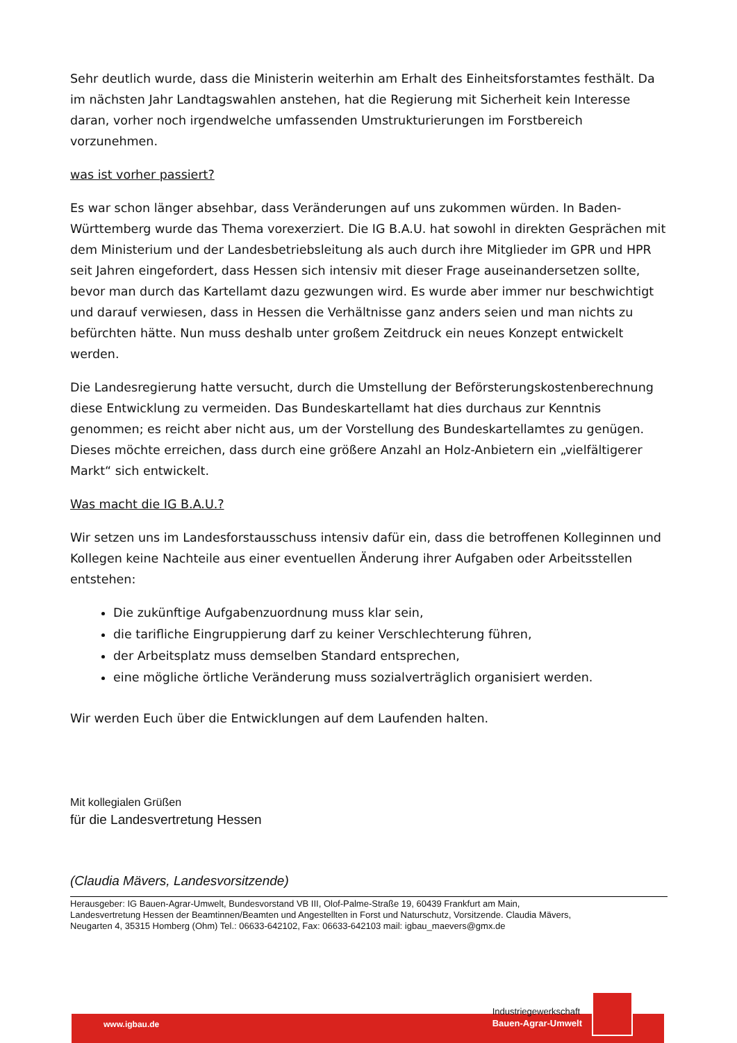Sehr deutlich wurde, dass die Ministerin weiterhin am Erhalt des Einheitsforstamtes festhält. Da im nächsten Jahr Landtagswahlen anstehen, hat die Regierung mit Sicherheit kein Interesse daran, vorher noch irgendwelche umfassenden Umstrukturierungen im Forstbereich vorzunehmen.
was ist vorher passiert?
Es war schon länger absehbar, dass Veränderungen auf uns zukommen würden. In Baden-Württemberg wurde das Thema vorexerziert. Die IG B.A.U. hat sowohl in direkten Gesprächen mit dem Ministerium und der Landesbetriebsleitung als auch durch ihre Mitglieder im GPR und HPR seit Jahren eingefordert, dass Hessen sich intensiv mit dieser Frage auseinandersetzen sollte, bevor man durch das Kartellamt dazu gezwungen wird. Es wurde aber immer nur beschwichtigt und darauf verwiesen, dass in Hessen die Verhältnisse ganz anders seien und man nichts zu befürchten hätte. Nun muss deshalb unter großem Zeitdruck ein neues Konzept entwickelt werden.
Die Landesregierung hatte versucht, durch die Umstellung der Beförsterungskostenberechnung diese Entwicklung zu vermeiden. Das Bundeskartellamt hat dies durchaus zur Kenntnis genommen; es reicht aber nicht aus, um der Vorstellung des Bundeskartellamtes zu genügen. Dieses möchte erreichen, dass durch eine größere Anzahl an Holz-Anbietern ein „vielfältigerer Markt“ sich entwickelt.
Was macht die IG B.A.U.?
Wir setzen uns im Landesforstausschuss intensiv dafür ein, dass die betroffenen Kolleginnen und Kollegen keine Nachteile aus einer eventuellen Änderung ihrer Aufgaben oder Arbeitsstellen entstehen:
Die zukünftige Aufgabenzuordnung muss klar sein,
die tarifliche Eingruppierung darf zu keiner Verschlechterung führen,
der Arbeitsplatz muss demselben Standard entsprechen,
eine mögliche örtliche Veränderung muss sozialverträglich organisiert werden.
Wir werden Euch über die Entwicklungen auf dem Laufenden halten.
Mit kollegialen Grüßen
für die Landesvertretung Hessen
(Claudia Mävers, Landesvorsitzende)
Herausgeber: IG Bauen-Agrar-Umwelt, Bundesvorstand VB III, Olof-Palme-Straße 19, 60439 Frankfurt am Main,
Landesvertretung Hessen der Beamtinnen/Beamten und Angestellten in Forst und Naturschutz, Vorsitzende. Claudia Mävers,
Neugarten 4, 35315 Homberg (Ohm) Tel.: 06633-642102, Fax: 06633-642103 mail: igbau_maevers@gmx.de
www.igbau.de
Industriegewerkschaft
Bauen-Agrar-Umwelt